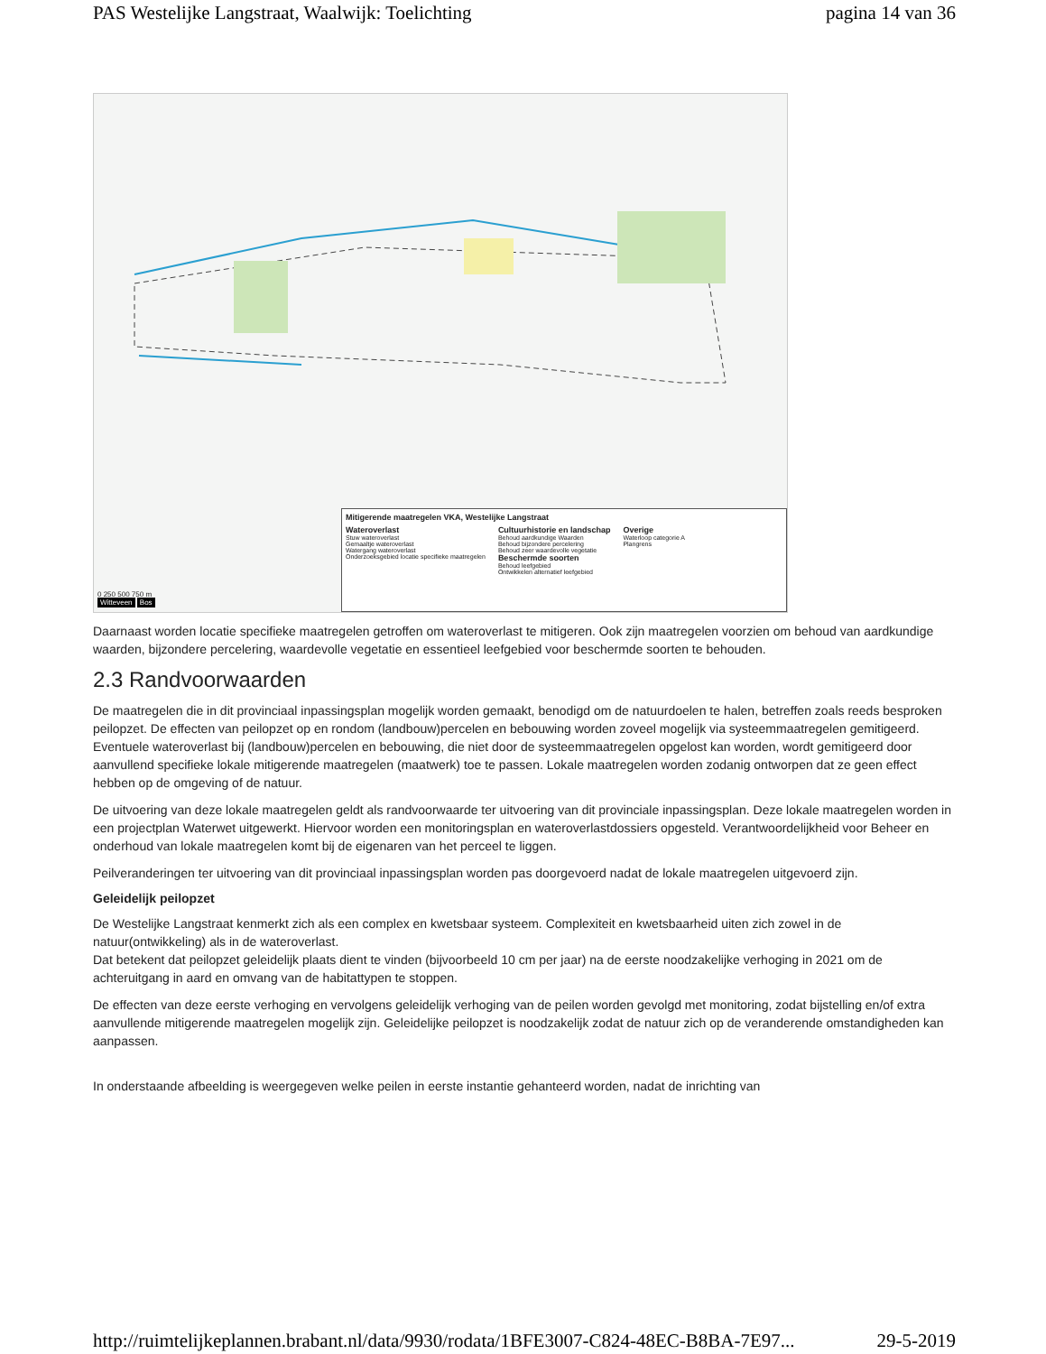PAS Westelijke Langstraat, Waalwijk: Toelichting pagina 14 van 36
Mitigerende maatregelen VKA, Westelijke Langstraat
Wateroverlast
Stuw wateroverlast
Gemaaltje wateroverlast
Watergang wateroverlast
Onderzoeksgebied locatie specifieke maatregelen
Cultuurhistorie en landschap
Behoud aardkundige Waarden
Behoud bijzondere percelering
Behoud zeer waardevolle vegetatie
Beschermde soorten
Behoud leefgebied
Ontwikkelen alternatief leefgebied
Overige
Waterloop categorie A
Plangrens
0 250 500 750 m
Witteveen Bos
Daarnaast worden locatie specifieke maatregelen getroffen om wateroverlast te mitigeren. Ook zijn maatregelen voorzien om behoud van aardkundige waarden, bijzondere percelering, waardevolle vegetatie en essentieel leefgebied voor beschermde soorten te behouden.
2.3 Randvoorwaarden
De maatregelen die in dit provinciaal inpassingsplan mogelijk worden gemaakt, benodigd om de natuurdoelen te halen, betreffen zoals reeds besproken peilopzet. De effecten van peilopzet op en rondom (landbouw)percelen en bebouwing worden zoveel mogelijk via systeemmaatregelen gemitigeerd. Eventuele wateroverlast bij (landbouw)percelen en bebouwing, die niet door de systeemmaatregelen opgelost kan worden, wordt gemitigeerd door aanvullend specifieke lokale mitigerende maatregelen (maatwerk) toe te passen. Lokale maatregelen worden zodanig ontworpen dat ze geen effect hebben op de omgeving of de natuur.
De uitvoering van deze lokale maatregelen geldt als randvoorwaarde ter uitvoering van dit provinciale inpassingsplan. Deze lokale maatregelen worden in een projectplan Waterwet uitgewerkt. Hiervoor worden een monitoringsplan en wateroverlastdossiers opgesteld. Verantwoordelijkheid voor Beheer en onderhoud van lokale maatregelen komt bij de eigenaren van het perceel te liggen.
Peilveranderingen ter uitvoering van dit provinciaal inpassingsplan worden pas doorgevoerd nadat de lokale maatregelen uitgevoerd zijn.
Geleidelijk peilopzet
De Westelijke Langstraat kenmerkt zich als een complex en kwetsbaar systeem. Complexiteit en kwetsbaarheid uiten zich zowel in de natuur(ontwikkeling) als in de wateroverlast.
Dat betekent dat peilopzet geleidelijk plaats dient te vinden (bijvoorbeeld 10 cm per jaar) na de eerste noodzakelijke verhoging in 2021 om de achteruitgang in aard en omvang van de habitattypen te stoppen.
De effecten van deze eerste verhoging en vervolgens geleidelijk verhoging van de peilen worden gevolgd met monitoring, zodat bijstelling en/of extra aanvullende mitigerende maatregelen mogelijk zijn. Geleidelijke peilopzet is noodzakelijk zodat de natuur zich op de veranderende omstandigheden kan aanpassen.
In onderstaande afbeelding is weergegeven welke peilen in eerste instantie gehanteerd worden, nadat de inrichting van
http://ruimtelijkeplannen.brabant.nl/data/9930/rodata/1BFE3007-C824-48EC-B8BA-7E97... 29-5-2019